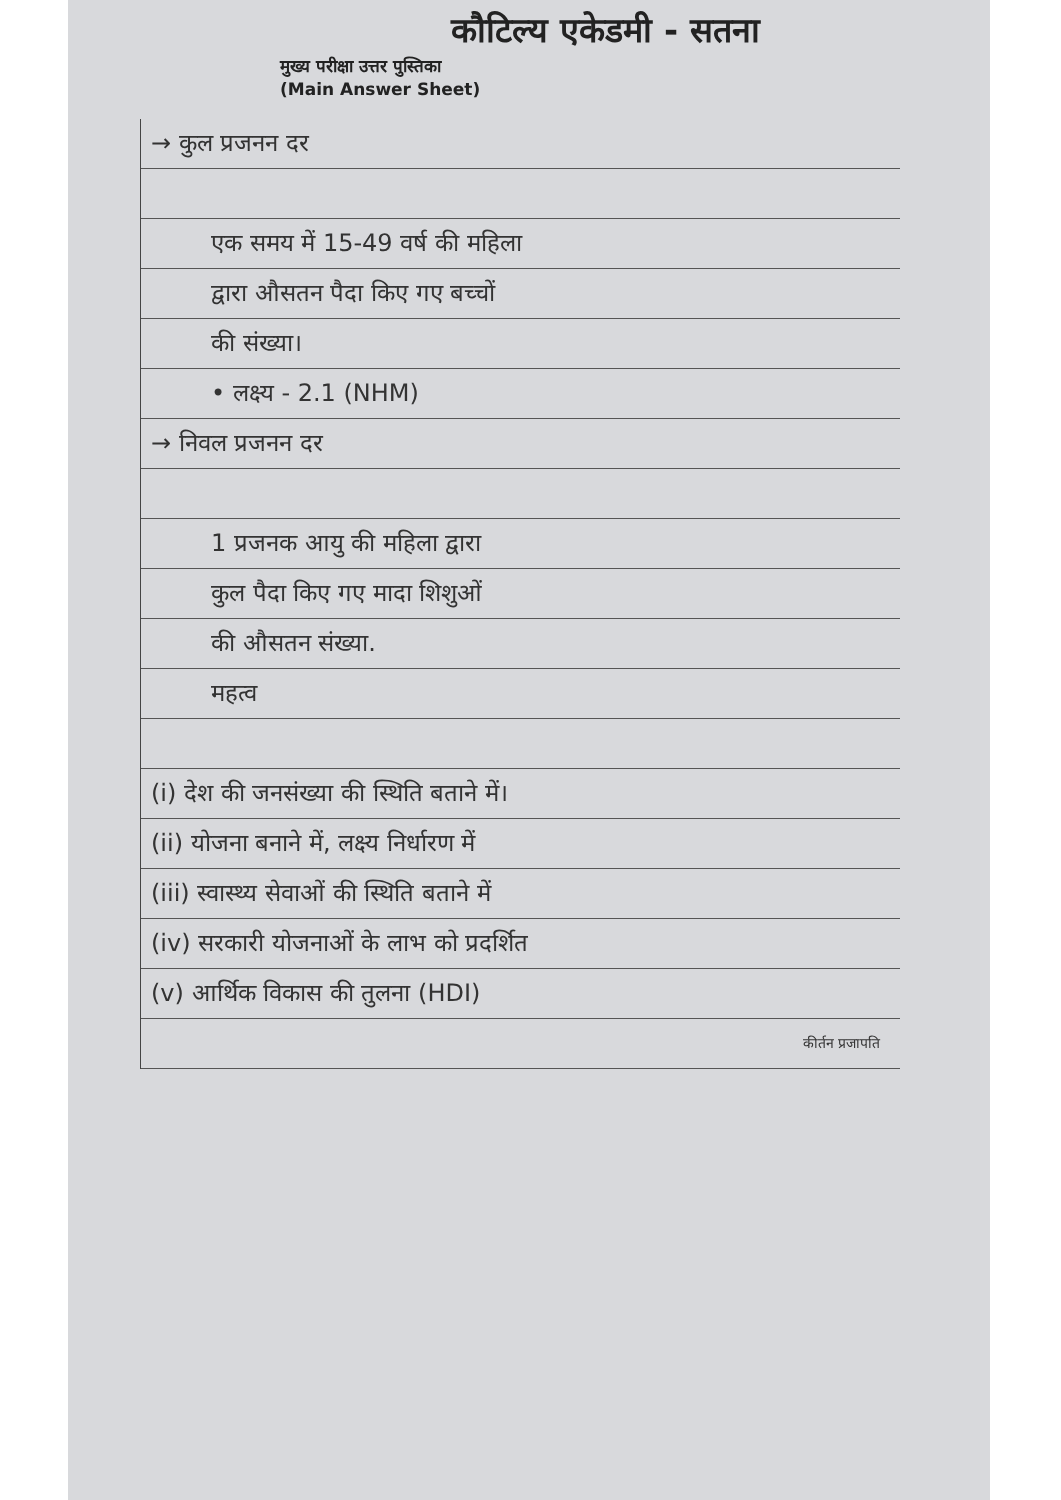कौटिल्य एकेडमी - सतना
मुख्य परीक्षा उत्तर पुस्तिका
(Main Answer Sheet)
→ कुल प्रजनन दर
एक समय में 15-49 वर्ष की महिला
द्वारा औसतन पैदा किए गए बच्चों
की संख्या।
• लक्ष्य - 2.1 (NHM)
→ निवल प्रजनन दर
1 प्रजनक आयु की महिला द्वारा
कुल पैदा किए गए मादा शिशुओं
की औसतन संख्या.
महत्व
(i) देश की जनसंख्या की स्थिति बताने में।
(ii) योजना बनाने में, लक्ष्य निर्धारण में
(iii) स्वास्थ्य सेवाओं की स्थिति बताने में
(iv) सरकारी योजनाओं के लाभ को प्रदर्शित
(v) आर्थिक विकास की तुलना (HDI)
कीर्तन प्रजापति